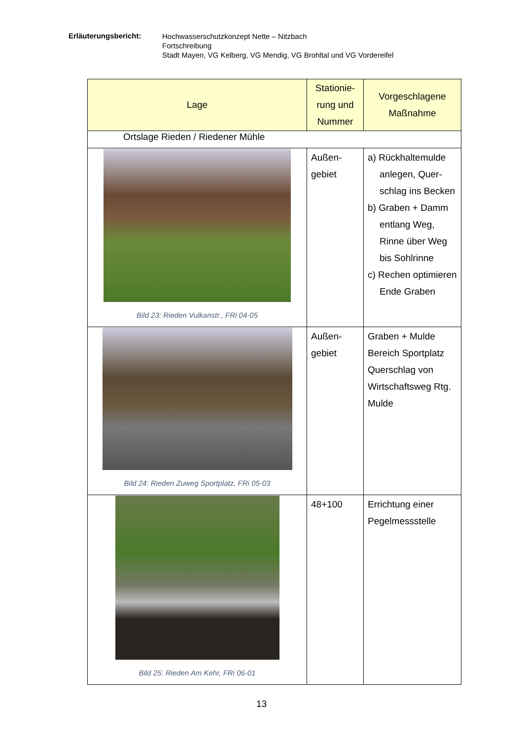Erläuterungsbericht:
Hochwasserschutzkonzept Nette – Nitzbach
Fortschreibung
Stadt Mayen, VG Kelberg, VG Mendig, VG Brohltal und VG Vordereifel
| Lage | Stationie- rung und Nummer | Vorgeschlagene Maßnahme |
| --- | --- | --- |
| Ortslage Rieden / Riedener Mühle | | |
| Bild 23: Rieden Vulkanstr., FRi 04-05 | Außen- gebiet | a) Rückhaltemulde anlegen, Quer- schlag ins Becken b) Graben + Damm entlang Weg, Rinne über Weg bis Sohlrinne c) Rechen optimieren Ende Graben |
| Bild 24: Rieden Zuweg Sportplatz, FRi 05-03 | Außen- gebiet | Graben + Mulde Bereich Sportplatz Querschlag von Wirtschaftsweg Rtg. Mulde |
| Bild 25: Rieden Am Kehr, FRi 06-01 | 48+100 | Errichtung einer Pegelmessstelle |
13